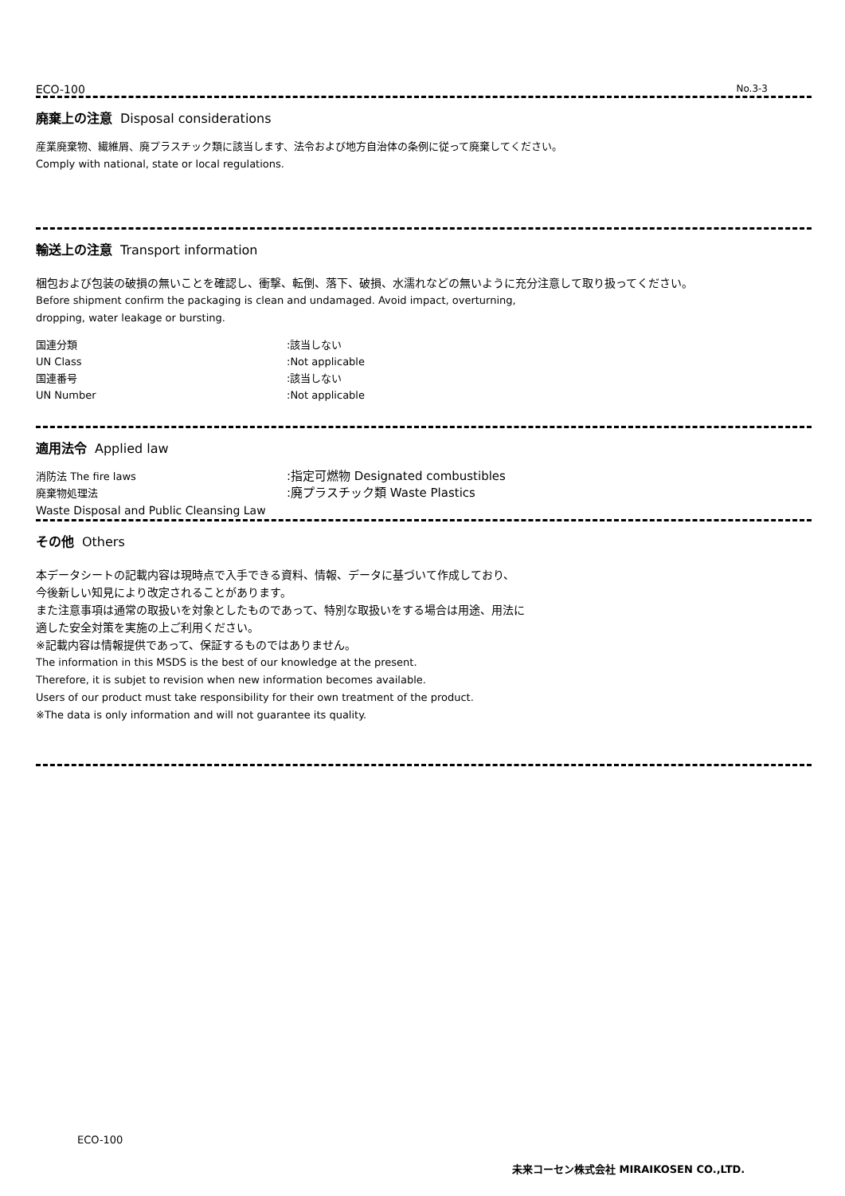ECO-100 No.3-3
廃棄上の注意 Disposal considerations
産業廃棄物、繊維屑、廃プラスチック類に該当します、法令および地方自治体の条例に従って廃棄してください。
Comply with national, state or local regulations.
輸送上の注意 Transport information
梱包および包装の破損の無いことを確認し、衝撃、転倒、落下、破損、水濡れなどの無いように充分注意して取り扱ってください。
Before shipment confirm the packaging is clean and undamaged. Avoid impact, overturning,
dropping, water leakage or bursting.
国連分類 :該当しない
UN Class :Not applicable
国連番号 :該当しない
UN Number :Not applicable
適用法令 Applied law
消防法 The fire laws
:指定可燃物 Designated combustibles
廃棄物処理法
:廃プラスチック類 Waste Plastics
Waste Disposal and Public Cleansing Law
その他 Others
本データシートの記載内容は現時点で入手できる資料、情報、データに基づいて作成しており、
今後新しい知見により改定されることがあります。
また注意事項は通常の取扱いを対象としたものであって、特別な取扱いをする場合は用途、用法に
適した安全対策を実施の上ご利用ください。
※記載内容は情報提供であって、保証するものではありません。
The information in this MSDS is the best of our knowledge at the present.
Therefore, it is subjet to revision when new information becomes available.
Users of our product must take responsibility for their own treatment of the product.
※The data is only information and will not guarantee its quality.
ECO-100
未来コーセン株式会社 MIRAIKOSEN CO.,LTD.